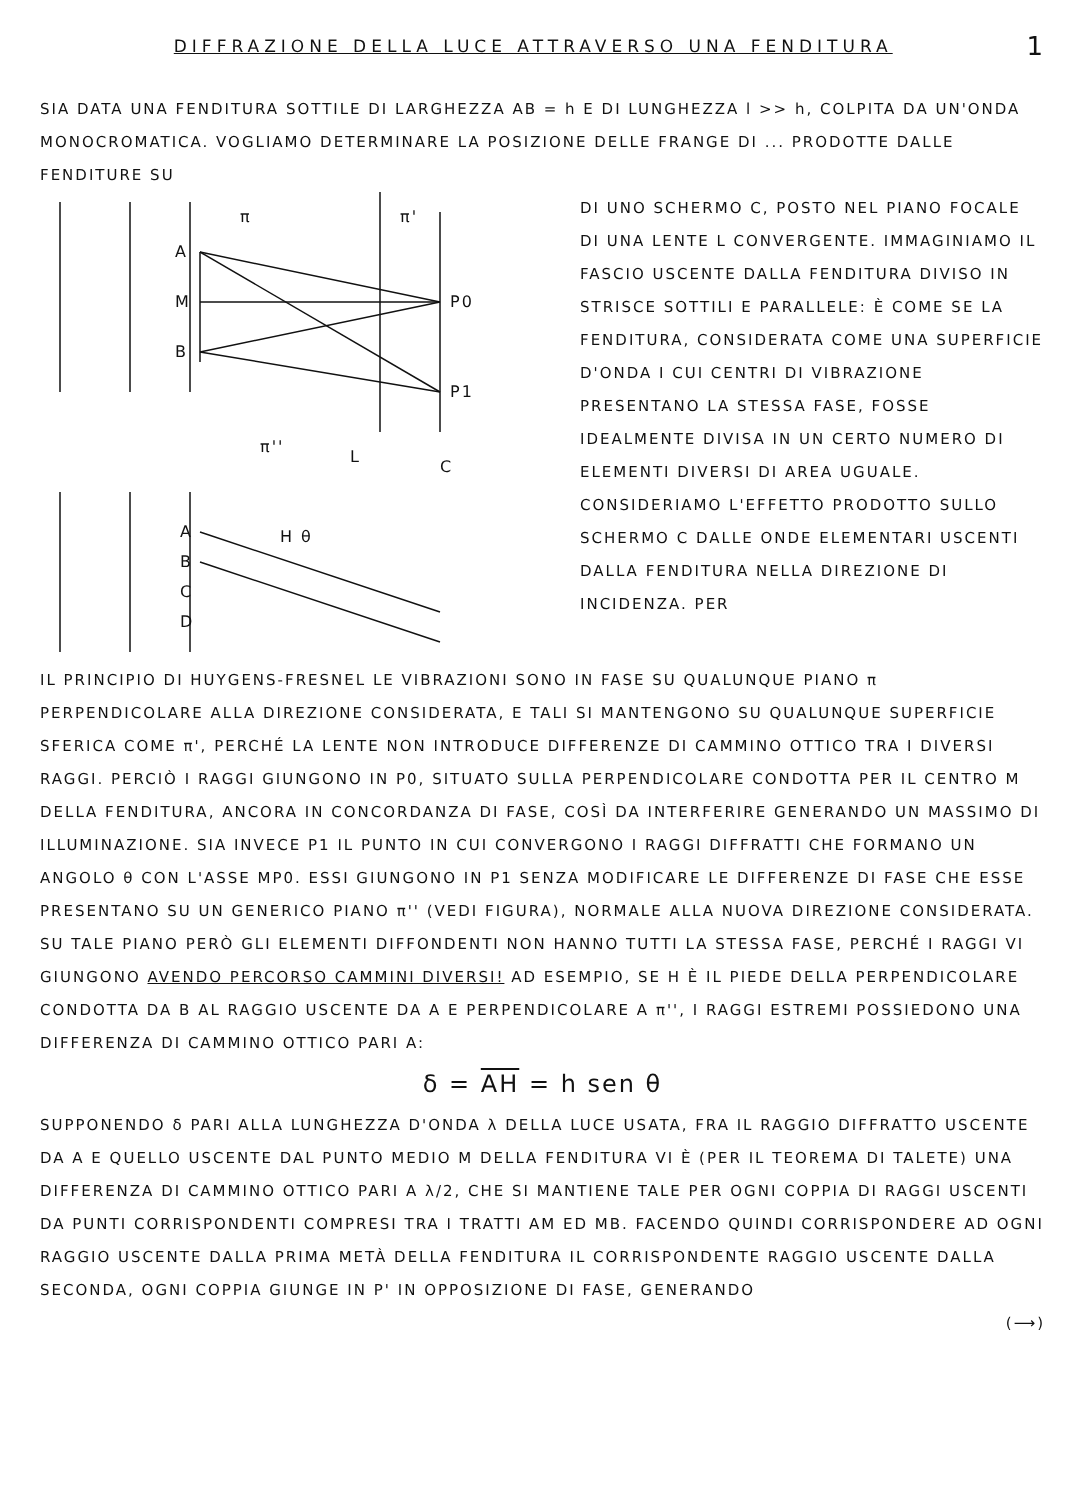1
DIFFRAZIONE DELLA LUCE ATTRAVERSO UNA FENDITURA
SIA DATA UNA FENDITURA SOTTILE DI LARGHEZZA AB = h E DI LUNGHEZZA l >> h, COLPITA DA UN'ONDA MONOCROMATICA. VOGLIAMO DETERMINARE LA POSIZIONE DELLE FRANGE DI ... PRODOTTE DALLE FENDITURE SU
A
M
B
P0
P1
L
C
π''
π
π'
A
B
C
D
H θ
DI UNO SCHERMO C, POSTO NEL PIANO FOCALE DI UNA LENTE L CONVERGENTE. IMMAGINIAMO IL FASCIO USCENTE DALLA FENDITURA DIVISO IN STRISCE SOTTILI E PARALLELE: È COME SE LA FENDITURA, CONSIDERATA COME UNA SUPERFICIE D'ONDA I CUI CENTRI DI VIBRAZIONE PRESENTANO LA STESSA FASE, FOSSE IDEALMENTE DIVISA IN UN CERTO NUMERO DI ELEMENTI DIVERSI DI AREA UGUALE. CONSIDERIAMO L'EFFETTO PRODOTTO SULLO SCHERMO C DALLE ONDE ELEMENTARI USCENTI DALLA FENDITURA NELLA DIREZIONE DI INCIDENZA. PER
IL PRINCIPIO DI HUYGENS-FRESNEL LE VIBRAZIONI SONO IN FASE SU QUALUNQUE PIANO π PERPENDICOLARE ALLA DIREZIONE CONSIDERATA, E TALI SI MANTENGONO SU QUALUNQUE SUPERFICIE SFERICA COME π', PERCHÉ LA LENTE NON INTRODUCE DIFFERENZE DI CAMMINO OTTICO TRA I DIVERSI RAGGI. PERCIÒ I RAGGI GIUNGONO IN P0, SITUATO SULLA PERPENDICOLARE CONDOTTA PER IL CENTRO M DELLA FENDITURA, ANCORA IN CONCORDANZA DI FASE, COSÌ DA INTERFERIRE GENERANDO UN MASSIMO DI ILLUMINAZIONE. SIA INVECE P1 IL PUNTO IN CUI CONVERGONO I RAGGI DIFFRATTI CHE FORMANO UN ANGOLO θ CON L'ASSE MP0. ESSI GIUNGONO IN P1 SENZA MODIFICARE LE DIFFERENZE DI FASE CHE ESSE PRESENTANO SU UN GENERICO PIANO π'' (VEDI FIGURA), NORMALE ALLA NUOVA DIREZIONE CONSIDERATA. SU TALE PIANO PERÒ GLI ELEMENTI DIFFONDENTI NON HANNO TUTTI LA STESSA FASE, PERCHÉ I RAGGI VI GIUNGONO AVENDO PERCORSO CAMMINI DIVERSI! AD ESEMPIO, SE H È IL PIEDE DELLA PERPENDICOLARE CONDOTTA DA B AL RAGGIO USCENTE DA A E PERPENDICOLARE A π'', I RAGGI ESTREMI POSSIEDONO UNA DIFFERENZA DI CAMMINO OTTICO PARI A:
δ = AH = h sen θ
SUPPONENDO δ PARI ALLA LUNGHEZZA D'ONDA λ DELLA LUCE USATA, FRA IL RAGGIO DIFFRATTO USCENTE DA A E QUELLO USCENTE DAL PUNTO MEDIO M DELLA FENDITURA VI È (PER IL TEOREMA DI TALETE) UNA DIFFERENZA DI CAMMINO OTTICO PARI A λ/2, CHE SI MANTIENE TALE PER OGNI COPPIA DI RAGGI USCENTI DA PUNTI CORRISPONDENTI COMPRESI TRA I TRATTI AM ED MB. FACENDO QUINDI CORRISPONDERE AD OGNI RAGGIO USCENTE DALLA PRIMA METÀ DELLA FENDITURA IL CORRISPONDENTE RAGGIO USCENTE DALLA SECONDA, OGNI COPPIA GIUNGE IN P' IN OPPOSIZIONE DI FASE, GENERANDO
(⟶)